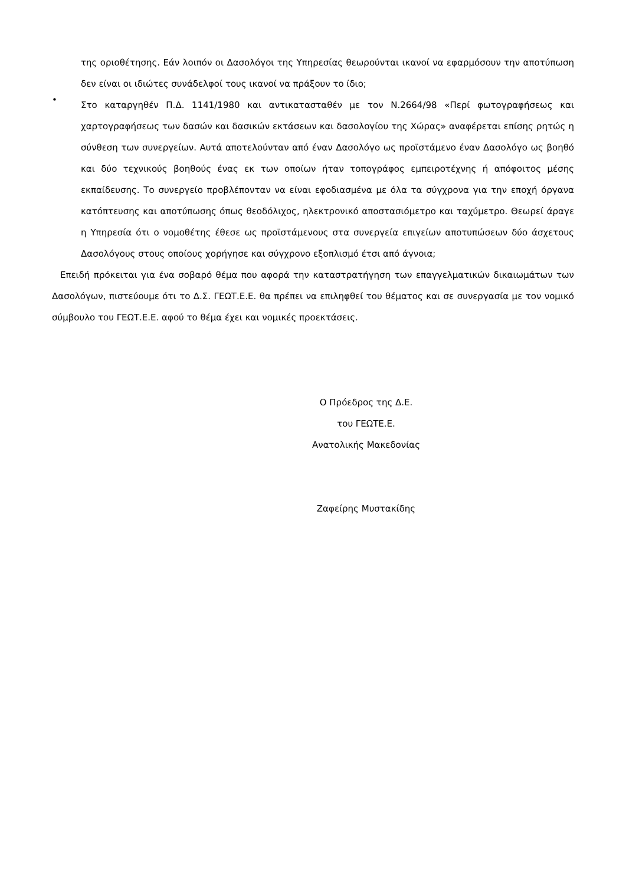της οριοθέτησης. Εάν λοιπόν οι Δασολόγοι της Υπηρεσίας θεωρούνται ικανοί να εφαρμόσουν την αποτύπωση δεν είναι οι ιδιώτες συνάδελφοί τους ικανοί να πράξουν το ίδιο;
•
Στο καταργηθέν Π.Δ. 1141/1980 και αντικατασταθέν με τον Ν.2664/98 «Περί φωτογραφήσεως και χαρτογραφήσεως των δασών και δασικών εκτάσεων και δασολογίου της Χώρας» αναφέρεται επίσης ρητώς η σύνθεση των συνεργείων. Αυτά αποτελούνταν από έναν Δασολόγο ως προϊστάμενο έναν Δασολόγο ως βοηθό και δύο τεχνικούς βοηθούς ένας εκ των οποίων ήταν τοπογράφος εμπειροτέχνης ή απόφοιτος μέσης εκπαίδευσης. Το συνεργείο προβλέπονταν να είναι εφοδιασμένα με όλα τα σύγχρονα για την εποχή όργανα κατόπτευσης και αποτύπωσης όπως θεοδόλιχος, ηλεκτρονικό αποστασιόμετρο και ταχύμετρο. Θεωρεί άραγε η Υπηρεσία ότι ο νομοθέτης έθεσε ως προϊστάμενους στα συνεργεία επιγείων αποτυπώσεων δύο άσχετους Δασολόγους στους οποίους χορήγησε και σύγχρονο εξοπλισμό έτσι από άγνοια;
Επειδή πρόκειται για ένα σοβαρό θέμα που αφορά την καταστρατήγηση των επαγγελματικών δικαιωμάτων των Δασολόγων, πιστεύουμε ότι το Δ.Σ. ΓΕΩΤ.Ε.Ε. θα πρέπει να επιληφθεί του θέματος και σε συνεργασία με τον νομικό σύμβουλο του ΓΕΩΤ.Ε.Ε. αφού το θέμα έχει και νομικές προεκτάσεις.
Ο Πρόεδρος της Δ.Ε.
του ΓΕΩΤΕ.Ε.
Ανατολικής Μακεδονίας
Ζαφείρης Μυστακίδης